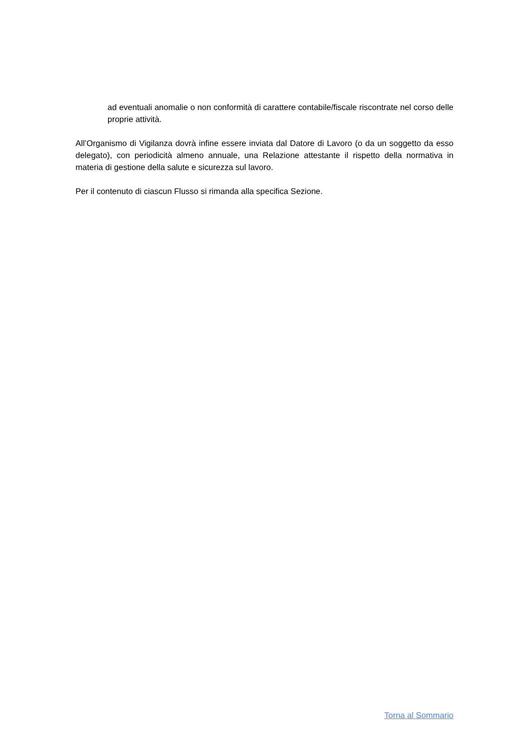ad eventuali anomalie o non conformità di carattere contabile/fiscale riscontrate nel corso delle proprie attività.
All’Organismo di Vigilanza dovrà infine essere inviata dal Datore di Lavoro (o da un soggetto da esso delegato), con periodicità almeno annuale, una Relazione attestante il rispetto della normativa in materia di gestione della salute e sicurezza sul lavoro.
Per il contenuto di ciascun Flusso si rimanda alla specifica Sezione.
Torna al Sommario